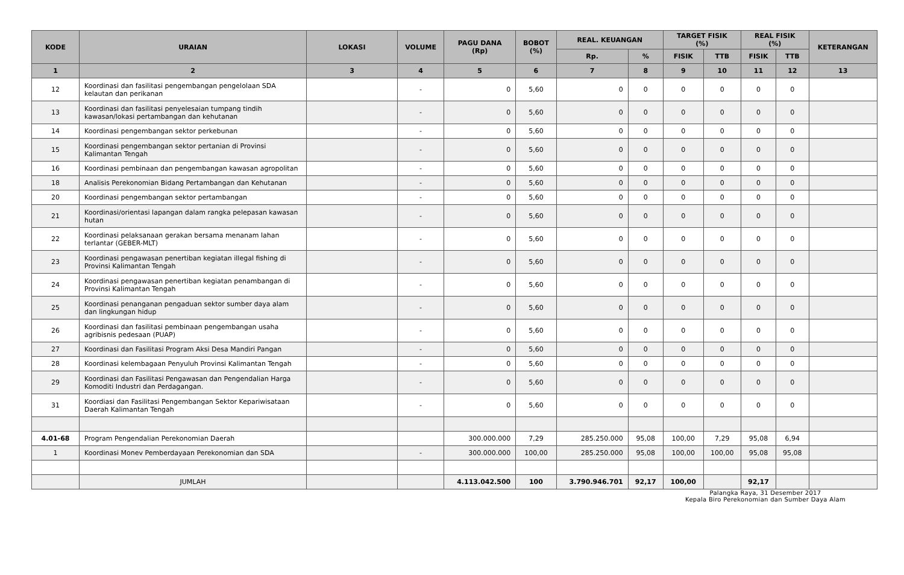| KODE | URAIAN | LOKASI | VOLUME | PAGU DANA (Rp) | BOBOT (%) | REAL. KEUANGAN | | TARGET FISIK (%) | | REAL FISIK (%) | | KETERANGAN |
| --- | --- | --- | --- | --- | --- | --- | --- | --- | --- | --- | --- | --- |
| | | | | | | Rp. | % | FISIK | TTB | FISIK | TTB | |
| 1 | 2 | 3 | 4 | 5 | 6 | 7 | 8 | 9 | 10 | 11 | 12 | 13 |
| 12 | Koordinasi dan fasilitasi pengembangan pengelolaan SDA kelautan dan perikanan | | - | 0 | 5,60 | 0 | 0 | 0 | 0 | 0 | 0 | |
| 13 | Koordinasi dan fasilitasi penyelesaian tumpang tindih kawasan/lokasi pertambangan dan kehutanan | | - | 0 | 5,60 | 0 | 0 | 0 | 0 | 0 | 0 | |
| 14 | Koordinasi pengembangan sektor perkebunan | | - | 0 | 5,60 | 0 | 0 | 0 | 0 | 0 | 0 | |
| 15 | Koordinasi pengembangan sektor pertanian di Provinsi Kalimantan Tengah | | - | 0 | 5,60 | 0 | 0 | 0 | 0 | 0 | 0 | |
| 16 | Koordinasi pembinaan dan pengembangan kawasan agropolitan | | - | 0 | 5,60 | 0 | 0 | 0 | 0 | 0 | 0 | |
| 18 | Analisis Perekonomian Bidang Pertambangan dan Kehutanan | | - | 0 | 5,60 | 0 | 0 | 0 | 0 | 0 | 0 | |
| 20 | Koordinasi pengembangan sektor pertambangan | | - | 0 | 5,60 | 0 | 0 | 0 | 0 | 0 | 0 | |
| 21 | Koordinasi/orientasi lapangan dalam rangka pelepasan kawasan hutan | | - | 0 | 5,60 | 0 | 0 | 0 | 0 | 0 | 0 | |
| 22 | Koordinasi pelaksanaan gerakan bersama menanam lahan terlantar (GEBER-MLT) | | - | 0 | 5,60 | 0 | 0 | 0 | 0 | 0 | 0 | |
| 23 | Koordinasi pengawasan penertiban kegiatan illegal fishing di Provinsi Kalimantan Tengah | | - | 0 | 5,60 | 0 | 0 | 0 | 0 | 0 | 0 | |
| 24 | Koordinasi pengawasan penertiban kegiatan penambangan di Provinsi Kalimantan Tengah | | - | 0 | 5,60 | 0 | 0 | 0 | 0 | 0 | 0 | |
| 25 | Koordinasi penanganan pengaduan sektor sumber daya alam dan lingkungan hidup | | - | 0 | 5,60 | 0 | 0 | 0 | 0 | 0 | 0 | |
| 26 | Koordinasi dan fasilitasi pembinaan pengembangan usaha agribisnis pedesaan (PUAP) | | - | 0 | 5,60 | 0 | 0 | 0 | 0 | 0 | 0 | |
| 27 | Koordinasi dan Fasilitasi Program Aksi Desa Mandiri Pangan | | - | 0 | 5,60 | 0 | 0 | 0 | 0 | 0 | 0 | |
| 28 | Koordinasi kelembagaan Penyuluh Provinsi Kalimantan Tengah | | - | 0 | 5,60 | 0 | 0 | 0 | 0 | 0 | 0 | |
| 29 | Koordinasi dan Fasilitasi Pengawasan dan Pengendalian Harga Komoditi Industri dan Perdagangan. | | - | 0 | 5,60 | 0 | 0 | 0 | 0 | 0 | 0 | |
| 31 | Koordiasi dan Fasilitasi Pengembangan Sektor Kepariwisataan Daerah Kalimantan Tengah | | - | 0 | 5,60 | 0 | 0 | 0 | 0 | 0 | 0 | |
| 4.01-68 | Program Pengendalian Perekonomian Daerah | | | 300.000.000 | 7,29 | 285.250.000 | 95,08 | 100,00 | 7,29 | 95,08 | 6,94 | |
| 1 | Koordinasi Monev Pemberdayaan Perekonomian dan SDA | | - | 300.000.000 | 100,00 | 285.250.000 | 95,08 | 100,00 | 100,00 | 95,08 | 95,08 | |
| | JUMLAH | | | 4.113.042.500 | 100 | 3.790.946.701 | 92,17 | 100,00 | | 92,17 | | |
Palangka Raya, 31 Desember 2017
Kepala Biro Perekonomian dan Sumber Daya Alam